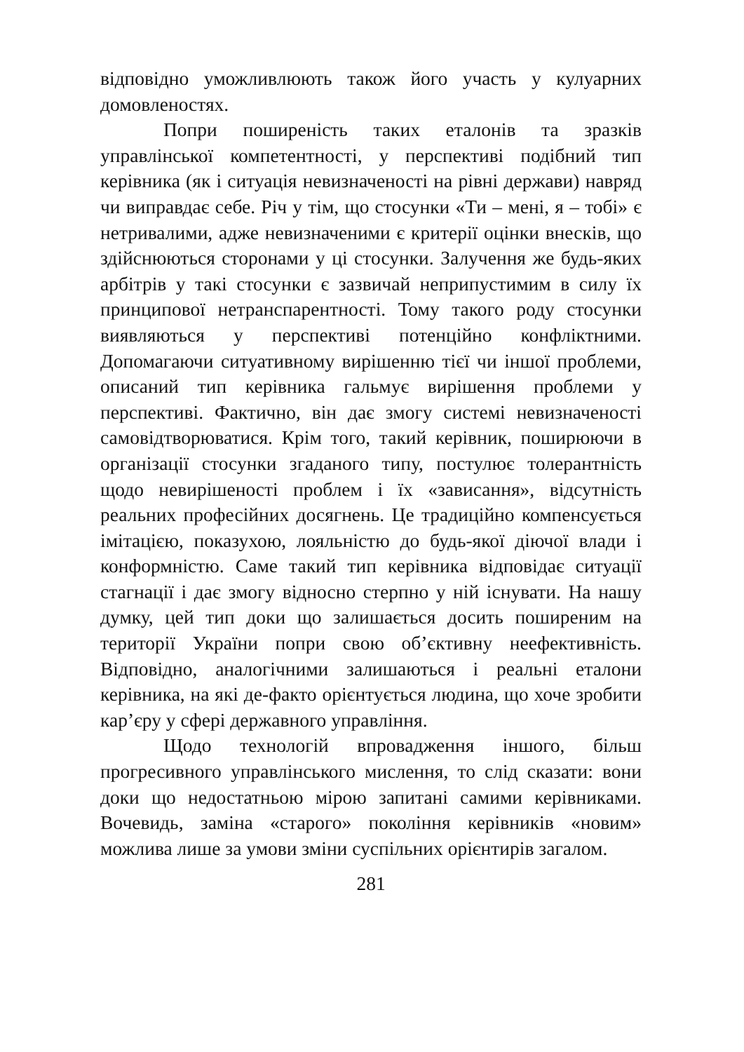відповідно уможливлюють також його участь у кулуарних домовленостях.
Попри поширеність таких еталонів та зразків управлінської компетентності, у перспективі подібний тип керівника (як і ситуація невизначеності на рівні держави) навряд чи виправдає себе. Річ у тім, що стосунки «Ти – мені, я – тобі» є нетривалими, адже невизначеними є критерії оцінки внесків, що здійснюються сторонами у ці стосунки. Залучення же будь-яких арбітрів у такі стосунки є зазвичай неприпустимим в силу їх принципової нетранспарентності. Тому такого роду стосунки виявляються у перспективі потенційно конфліктними. Допомагаючи ситуативному вирішенню тієї чи іншої проблеми, описаний тип керівника гальмує вирішення проблеми у перспективі. Фактично, він дає змогу системі невизначеності самовідтворюватися. Крім того, такий керівник, поширюючи в організації стосунки згаданого типу, постулює толерантність щодо невирішеності проблем і їх «зависання», відсутність реальних професійних досягнень. Це традиційно компенсується імітацією, показухою, лояльністю до будь-якої діючої влади і конформністю. Саме такий тип керівника відповідає ситуації стагнації і дає змогу відносно стерпно у ній існувати. На нашу думку, цей тип доки що залишається досить поширеним на території України попри свою об’єктивну неефективність. Відповідно, аналогічними залишаються і реальні еталони керівника, на які де-факто орієнтується людина, що хоче зробити кар’єру у сфері державного управління.
Щодо технологій впровадження іншого, більш прогресивного управлінського мислення, то слід сказати: вони доки що недостатньою мірою запитані самими керівниками. Вочевидь, заміна «старого» покоління керівників «новим» можлива лише за умови зміни суспільних орієнтирів загалом.
281